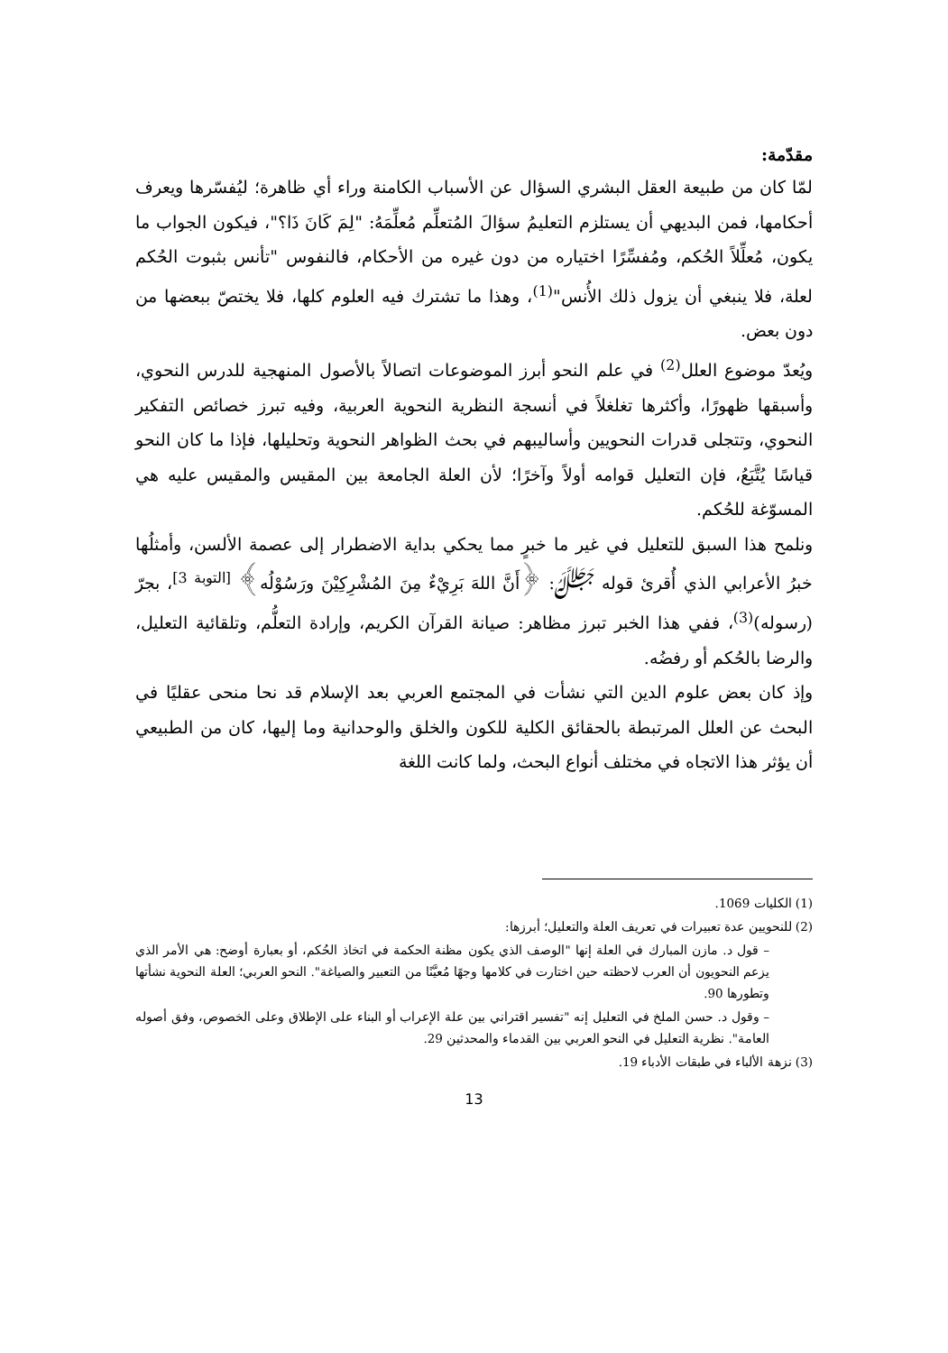مقدّمة:
لمّا كان من طبيعة العقل البشري السؤال عن الأسباب الكامنة وراء أي ظاهرة؛ ليُفسّرها ويعرف أحكامها، فمن البديهي أن يستلزم التعليمُ سؤالَ المُتعلِّم مُعلِّمَهُ: "لِمَ كَانَ ذَا؟"، فيكون الجواب ما يكون، مُعلِّلاً الحُكم، ومُفسِّرًا اختياره من دون غيره من الأحكام، فالنفوس "تأنس بثبوت الحُكم لعلة، فلا ينبغي أن يزول ذلك الأُنس"<sup>(1)</sup>، وهذا ما تشترك فيه العلوم كلها، فلا يختصّ ببعضها من دون بعض.
ويُعدّ موضوع العلل<sup>(2)</sup> في علم النحو أبرز الموضوعات اتصالاً بالأصول المنهجية للدرس النحوي، وأسبقها ظهورًا، وأكثرها تغلغلاً في أنسجة النظرية النحوية العربية، وفيه تبرز خصائص التفكير النحوي، وتتجلى قدرات النحويين وأساليبهم في بحث الظواهر النحوية وتحليلها، فإذا ما كان النحو قياسًا يُتَّبَعُ، فإن التعليل قوامه أولاً وآخرًا؛ لأن العلة الجامعة بين المقيس والمقيس عليه هي المسوّغة للحُكم.
ونلمح هذا السبق للتعليل في غير ما خبرٍ مما يحكي بداية الاضطرار إلى عصمة الألسن، وأمثلُها خبرُ الأعرابي الذي أُقرئ قوله ﷻ: ﴿أَنَّ اللهَ بَرِيْءٌ مِنَ المُشْرِكِيْنَ ورَسُوْلُه﴾ <sup>[التوبة 3]</sup>، بجرّ (رسوله)<sup>(3)</sup>، ففي هذا الخبر تبرز مظاهر: صيانة القرآن الكريم، وإرادة التعلُّم، وتلقائية التعليل، والرضا بالحُكم أو رفضُه.
وإذ كان بعض علوم الدين التي نشأت في المجتمع العربي بعد الإسلام قد نحا منحى عقليًا في البحث عن العلل المرتبطة بالحقائق الكلية للكون والخلق والوحدانية وما إليها، كان من الطبيعي أن يؤثر هذا الاتجاه في مختلف أنواع البحث، ولما كانت اللغة
(1) الكليات 1069.
(2) للنحويين عدة تعبيرات في تعريف العلة والتعليل؛ أبرزها:
– قول د. مازن المبارك في العلة إنها "الوصف الذي يكون مظنة الحكمة في اتخاذ الحُكم، أو بعبارة أوضح: هي الأمر الذي يزعم النحويون أن العرب لاحظته حين اختارت في كلامها وجهًا مُعيَّنًا من التعبير والصياغة". النحو العربي؛ العلة النحوية نشأتها وتطورها 90.
– وقول د. حسن الملخ في التعليل إنه "تفسير اقتراني بين علة الإعراب أو البناء على الإطلاق وعلى الخصوص، وفق أصوله العامة". نظرية التعليل في النحو العربي بين القدماء والمحدثين 29.
(3) نزهة الألباء في طبقات الأدباء 19.
13